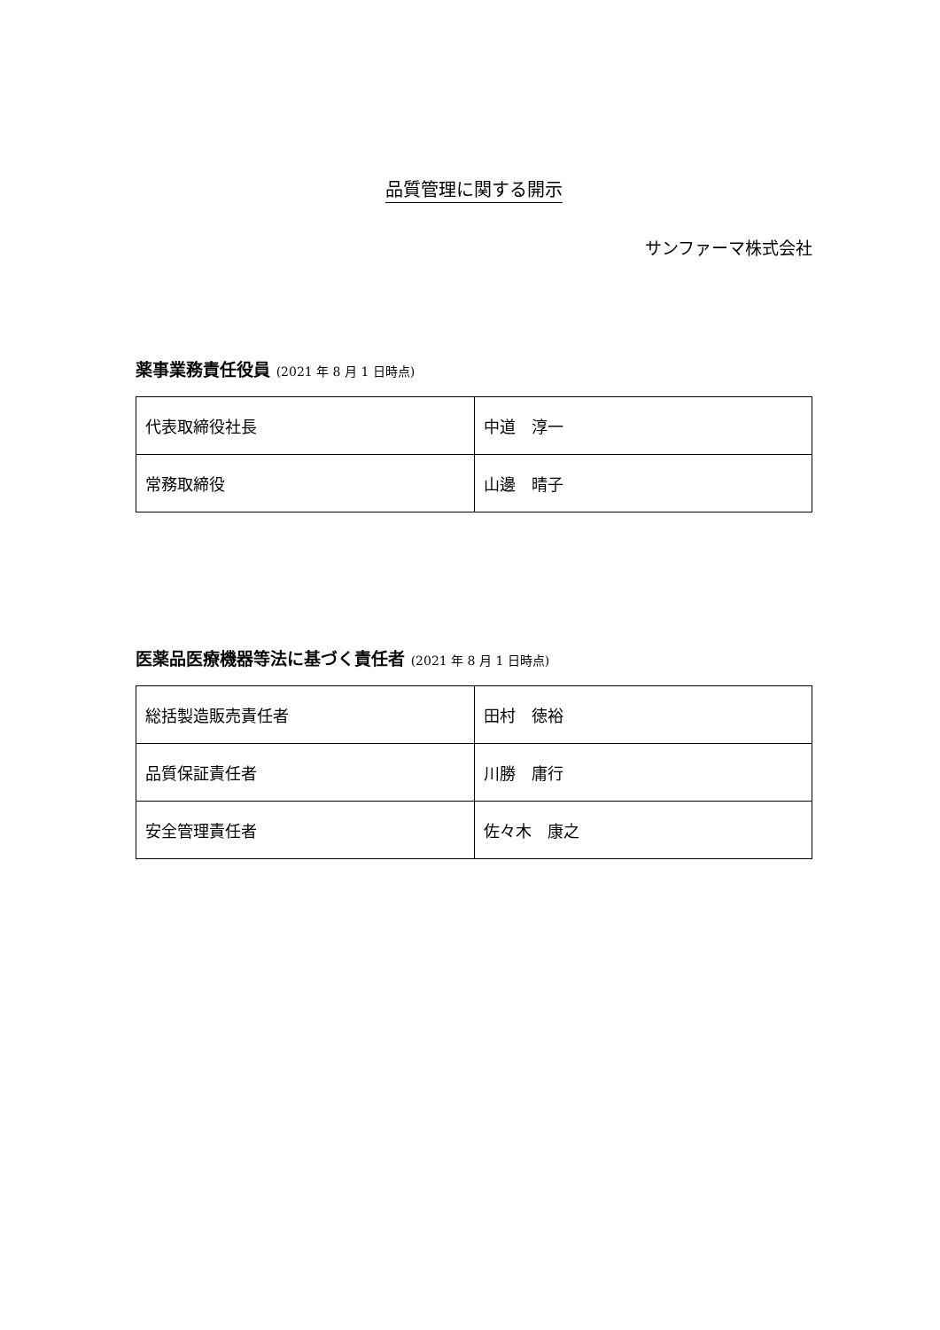品質管理に関する開示
サンファーマ株式会社
薬事業務責任役員 (2021 年 8 月 1 日時点)
| 代表取締役社長 | 中道 淳一 |
| 常務取締役 | 山邊 晴子 |
医薬品医療機器等法に基づく責任者 (2021 年 8 月 1 日時点)
| 総括製造販売責任者 | 田村 徳裕 |
| 品質保証責任者 | 川勝 庸行 |
| 安全管理責任者 | 佐々木 康之 |